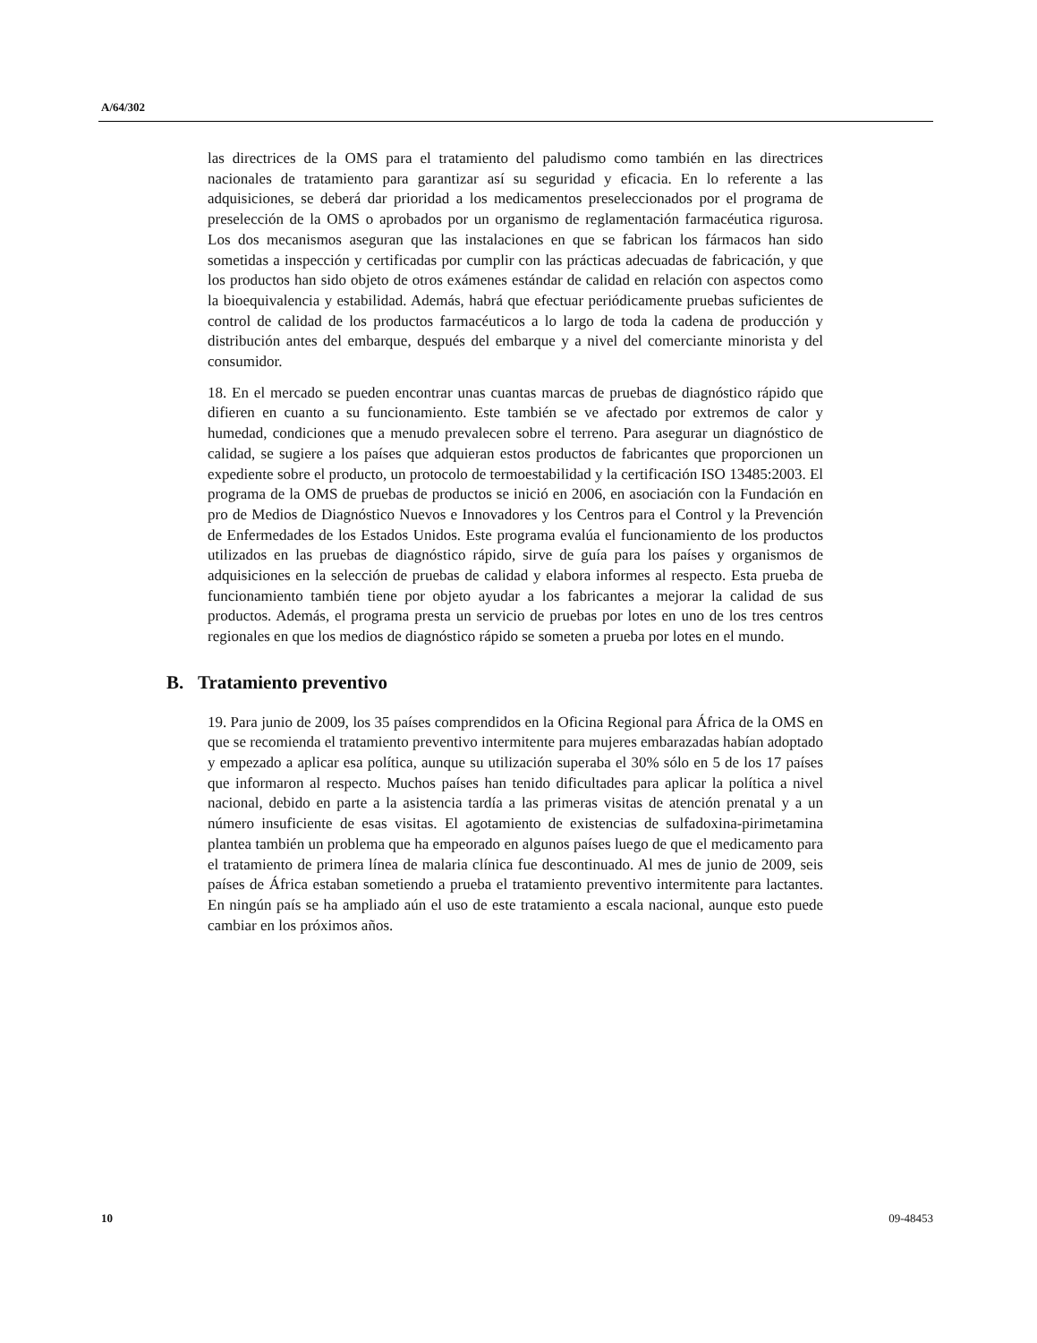A/64/302
las directrices de la OMS para el tratamiento del paludismo como también en las directrices nacionales de tratamiento para garantizar así su seguridad y eficacia. En lo referente a las adquisiciones, se deberá dar prioridad a los medicamentos preseleccionados por el programa de preselección de la OMS o aprobados por un organismo de reglamentación farmacéutica rigurosa. Los dos mecanismos aseguran que las instalaciones en que se fabrican los fármacos han sido sometidas a inspección y certificadas por cumplir con las prácticas adecuadas de fabricación, y que los productos han sido objeto de otros exámenes estándar de calidad en relación con aspectos como la bioequivalencia y estabilidad. Además, habrá que efectuar periódicamente pruebas suficientes de control de calidad de los productos farmacéuticos a lo largo de toda la cadena de producción y distribución antes del embarque, después del embarque y a nivel del comerciante minorista y del consumidor.
18. En el mercado se pueden encontrar unas cuantas marcas de pruebas de diagnóstico rápido que difieren en cuanto a su funcionamiento. Este también se ve afectado por extremos de calor y humedad, condiciones que a menudo prevalecen sobre el terreno. Para asegurar un diagnóstico de calidad, se sugiere a los países que adquieran estos productos de fabricantes que proporcionen un expediente sobre el producto, un protocolo de termoestabilidad y la certificación ISO 13485:2003. El programa de la OMS de pruebas de productos se inició en 2006, en asociación con la Fundación en pro de Medios de Diagnóstico Nuevos e Innovadores y los Centros para el Control y la Prevención de Enfermedades de los Estados Unidos. Este programa evalúa el funcionamiento de los productos utilizados en las pruebas de diagnóstico rápido, sirve de guía para los países y organismos de adquisiciones en la selección de pruebas de calidad y elabora informes al respecto. Esta prueba de funcionamiento también tiene por objeto ayudar a los fabricantes a mejorar la calidad de sus productos. Además, el programa presta un servicio de pruebas por lotes en uno de los tres centros regionales en que los medios de diagnóstico rápido se someten a prueba por lotes en el mundo.
B. Tratamiento preventivo
19. Para junio de 2009, los 35 países comprendidos en la Oficina Regional para África de la OMS en que se recomienda el tratamiento preventivo intermitente para mujeres embarazadas habían adoptado y empezado a aplicar esa política, aunque su utilización superaba el 30% sólo en 5 de los 17 países que informaron al respecto. Muchos países han tenido dificultades para aplicar la política a nivel nacional, debido en parte a la asistencia tardía a las primeras visitas de atención prenatal y a un número insuficiente de esas visitas. El agotamiento de existencias de sulfadoxina-pirimetamina plantea también un problema que ha empeorado en algunos países luego de que el medicamento para el tratamiento de primera línea de malaria clínica fue descontinuado. Al mes de junio de 2009, seis países de África estaban sometiendo a prueba el tratamiento preventivo intermitente para lactantes. En ningún país se ha ampliado aún el uso de este tratamiento a escala nacional, aunque esto puede cambiar en los próximos años.
10 09-48453